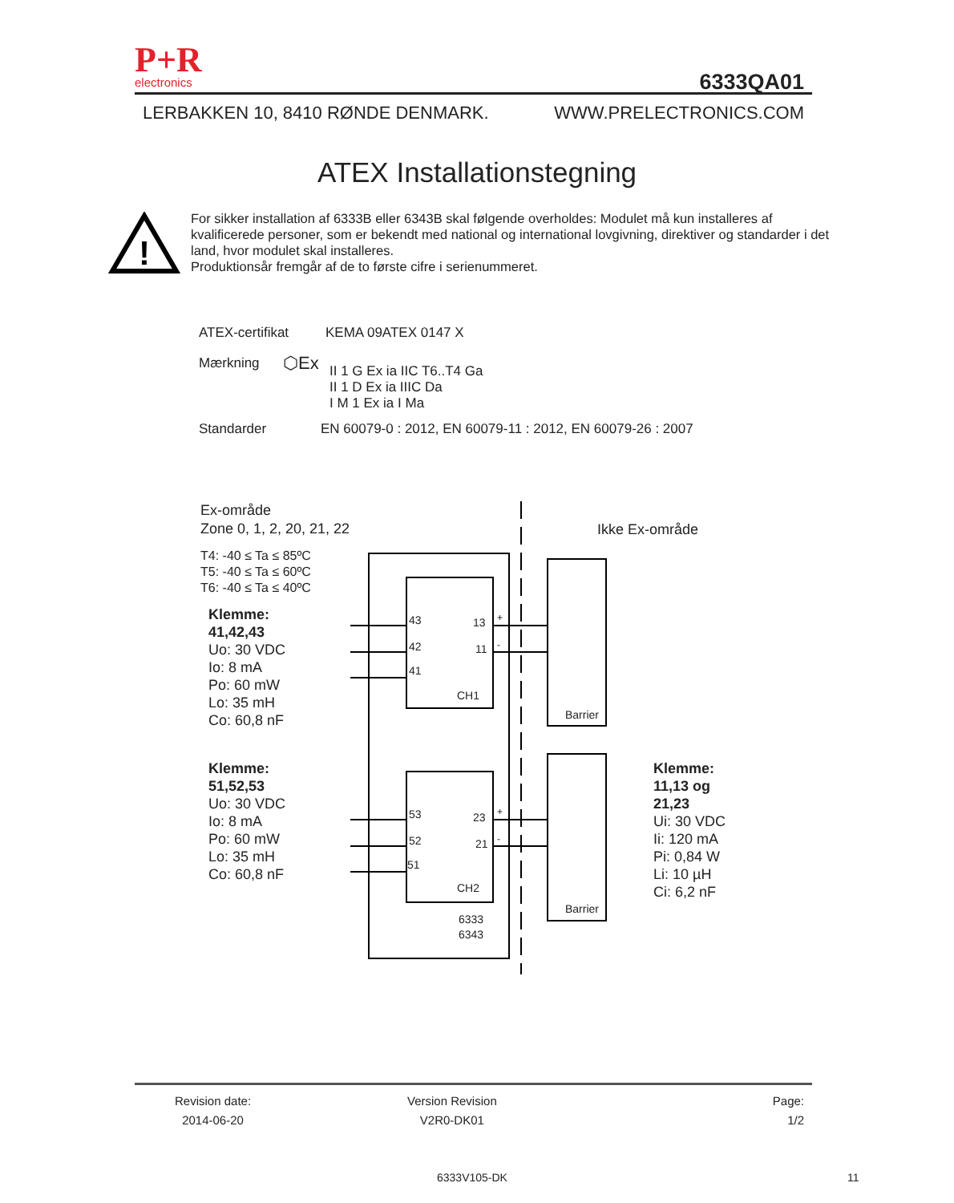P+R
electronics
6333QA01
LERBAKKEN 10, 8410 RØNDE DENMARK. WWW.PRELECTRONICS.COM
ATEX Installationstegning
!
For sikker installation af 6333B eller 6343B skal følgende overholdes: Modulet må kun installeres af kvalificerede personer, som er bekendt med national og international lovgivning, direktiver og standarder i det land, hvor modulet skal installeres.
Produktionsår fremgår af de to første cifre i serienummeret.
ATEX-certifikat KEMA 09ATEX 0147 X
Mærkning ⬡Ex II 1 G Ex ia IIC T6..T4 Ga
II 1 D Ex ia IIIC Da
I M 1 Ex ia I Ma
Standarder EN 60079-0 : 2012, EN 60079-11 : 2012, EN 60079-26 : 2007
Ex-område
Zone 0, 1, 2, 20, 21, 22
Ikke Ex-område
T4: -40 ≤ Ta ≤ 85ºC
T5: -40 ≤ Ta ≤ 60ºC
T6: -40 ≤ Ta ≤ 40ºC
Klemme:
41,42,43
Uo: 30 VDC
Io: 8 mA
Po: 60 mW
Lo: 35 mH
Co: 60,8 nF
Klemme:
51,52,53
Uo: 30 VDC
Io: 8 mA
Po: 60 mW
Lo: 35 mH
Co: 60,8 nF
Klemme:
11,13 og
21,23
Ui: 30 VDC
Ii: 120 mA
Pi: 0,84 W
Li: 10 µH
Ci: 6,2 nF
43 13 +
42 11 -
41
CH1
Barrier
53 23 +
52 21 -
51
CH2
Barrier
6333
6343
Revision date:
2014-06-20
Version Revision
V2R0-DK01
Page:
1/2
6333V105-DK 11